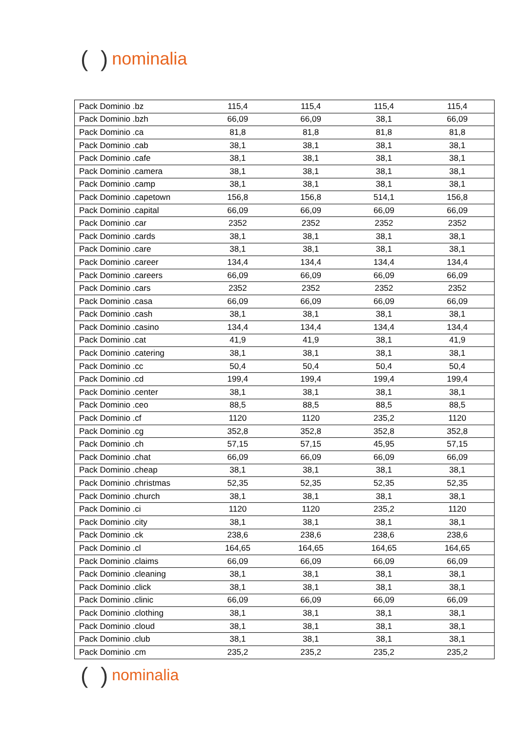( ) nominalia
| Pack Dominio .bz | 115,4 | 115,4 | 115,4 | 115,4 |
| Pack Dominio .bzh | 66,09 | 66,09 | 38,1 | 66,09 |
| Pack Dominio .ca | 81,8 | 81,8 | 81,8 | 81,8 |
| Pack Dominio .cab | 38,1 | 38,1 | 38,1 | 38,1 |
| Pack Dominio .cafe | 38,1 | 38,1 | 38,1 | 38,1 |
| Pack Dominio .camera | 38,1 | 38,1 | 38,1 | 38,1 |
| Pack Dominio .camp | 38,1 | 38,1 | 38,1 | 38,1 |
| Pack Dominio .capetown | 156,8 | 156,8 | 514,1 | 156,8 |
| Pack Dominio .capital | 66,09 | 66,09 | 66,09 | 66,09 |
| Pack Dominio .car | 2352 | 2352 | 2352 | 2352 |
| Pack Dominio .cards | 38,1 | 38,1 | 38,1 | 38,1 |
| Pack Dominio .care | 38,1 | 38,1 | 38,1 | 38,1 |
| Pack Dominio .career | 134,4 | 134,4 | 134,4 | 134,4 |
| Pack Dominio .careers | 66,09 | 66,09 | 66,09 | 66,09 |
| Pack Dominio .cars | 2352 | 2352 | 2352 | 2352 |
| Pack Dominio .casa | 66,09 | 66,09 | 66,09 | 66,09 |
| Pack Dominio .cash | 38,1 | 38,1 | 38,1 | 38,1 |
| Pack Dominio .casino | 134,4 | 134,4 | 134,4 | 134,4 |
| Pack Dominio .cat | 41,9 | 41,9 | 38,1 | 41,9 |
| Pack Dominio .catering | 38,1 | 38,1 | 38,1 | 38,1 |
| Pack Dominio .cc | 50,4 | 50,4 | 50,4 | 50,4 |
| Pack Dominio .cd | 199,4 | 199,4 | 199,4 | 199,4 |
| Pack Dominio .center | 38,1 | 38,1 | 38,1 | 38,1 |
| Pack Dominio .ceo | 88,5 | 88,5 | 88,5 | 88,5 |
| Pack Dominio .cf | 1120 | 1120 | 235,2 | 1120 |
| Pack Dominio .cg | 352,8 | 352,8 | 352,8 | 352,8 |
| Pack Dominio .ch | 57,15 | 57,15 | 45,95 | 57,15 |
| Pack Dominio .chat | 66,09 | 66,09 | 66,09 | 66,09 |
| Pack Dominio .cheap | 38,1 | 38,1 | 38,1 | 38,1 |
| Pack Dominio .christmas | 52,35 | 52,35 | 52,35 | 52,35 |
| Pack Dominio .church | 38,1 | 38,1 | 38,1 | 38,1 |
| Pack Dominio .ci | 1120 | 1120 | 235,2 | 1120 |
| Pack Dominio .city | 38,1 | 38,1 | 38,1 | 38,1 |
| Pack Dominio .ck | 238,6 | 238,6 | 238,6 | 238,6 |
| Pack Dominio .cl | 164,65 | 164,65 | 164,65 | 164,65 |
| Pack Dominio .claims | 66,09 | 66,09 | 66,09 | 66,09 |
| Pack Dominio .cleaning | 38,1 | 38,1 | 38,1 | 38,1 |
| Pack Dominio .click | 38,1 | 38,1 | 38,1 | 38,1 |
| Pack Dominio .clinic | 66,09 | 66,09 | 66,09 | 66,09 |
| Pack Dominio .clothing | 38,1 | 38,1 | 38,1 | 38,1 |
| Pack Dominio .cloud | 38,1 | 38,1 | 38,1 | 38,1 |
| Pack Dominio .club | 38,1 | 38,1 | 38,1 | 38,1 |
| Pack Dominio .cm | 235,2 | 235,2 | 235,2 | 235,2 |
( ) nominalia